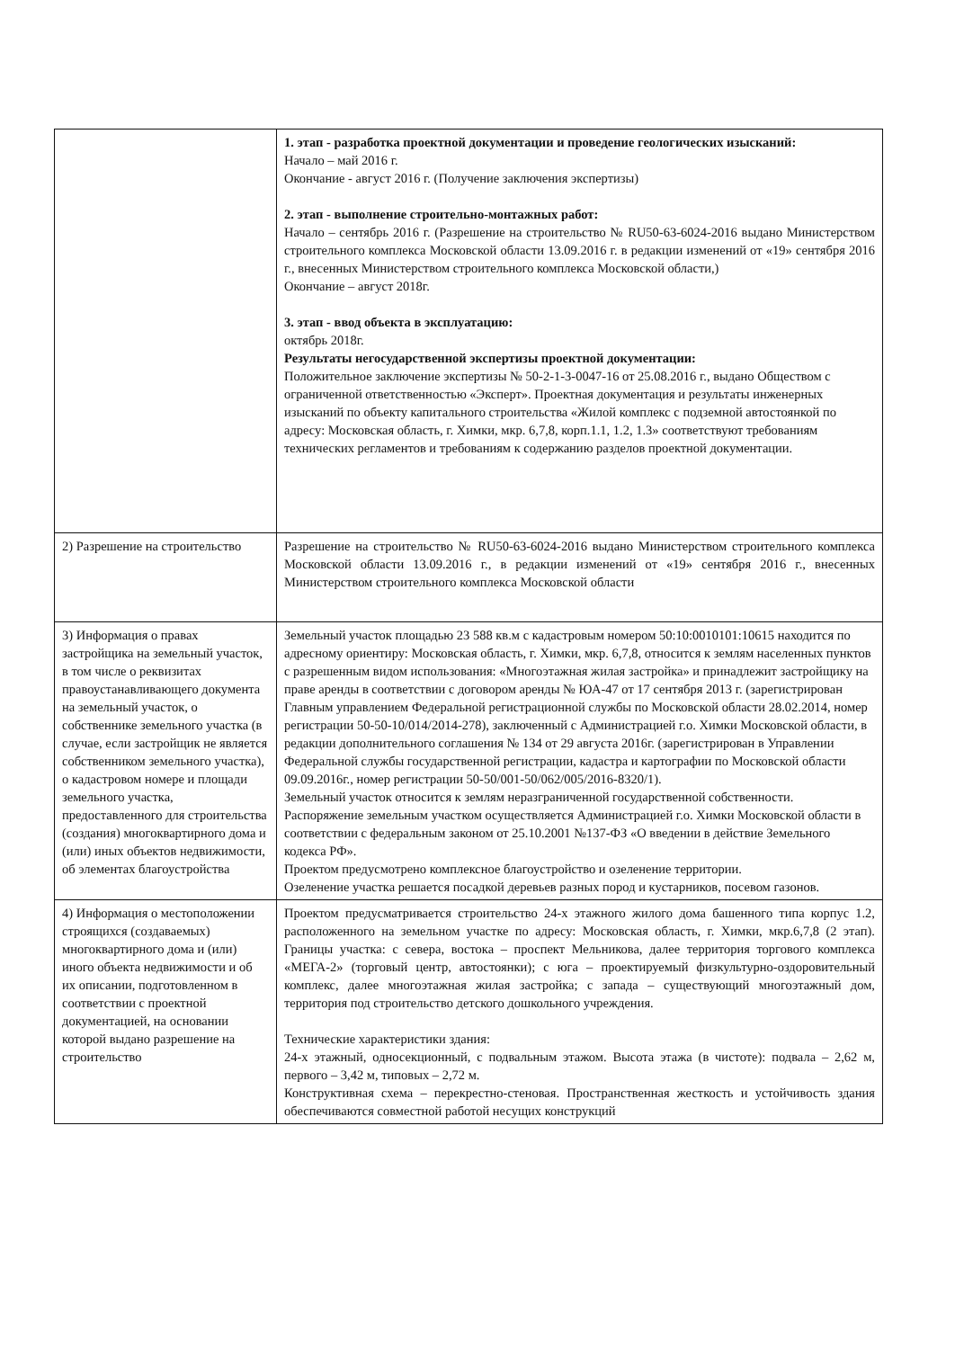| | 1. этап - разработка проектной документации и проведение геологических изысканий: Начало – май 2016 г. Окончание - август 2016 г. (Получение заключения экспертизы) 2. этап - выполнение строительно-монтажных работ: Начало – сентябрь 2016 г. (Разрешение на строительство № RU50-63-6024-2016 выдано Министерством строительного комплекса Московской области 13.09.2016 г. в редакции изменений от «19» сентября 2016 г., внесенных Министерством строительного комплекса Московской области,) Окончание – август 2018г. 3. этап - ввод объекта в эксплуатацию: октябрь 2018г. Результаты негосударственной экспертизы проектной документации: Положительное заключение экспертизы № 50-2-1-3-0047-16 от 25.08.2016 г., выдано Обществом с ограниченной ответственностью «Эксперт». Проектная документация и результаты инженерных изысканий по объекту капитального строительства «Жилой комплекс с подземной автостоянкой по адресу: Московская область, г. Химки, мкр. 6,7,8, корп.1.1, 1.2, 1.3» соответствуют требованиям технических регламентов и требованиям к содержанию разделов проектной документации. |
| 2) Разрешение на строительство | Разрешение на строительство № RU50-63-6024-2016 выдано Министерством строительного комплекса Московской области 13.09.2016 г., в редакции изменений от «19» сентября 2016 г., внесенных Министерством строительного комплекса Московской области |
| 3) Информация о правах застройщика на земельный участок, в том числе о реквизитах правоустанавливающего документа на земельный участок, о собственнике земельного участка (в случае, если застройщик не является собственником земельного участка), о кадастровом номере и площади земельного участка, предоставленного для строительства (создания) многоквартирного дома и (или) иных объектов недвижимости, об элементах благоустройства | Земельный участок площадью 23 588 кв.м с кадастровым номером 50:10:0010101:10615 находится по адресному ориентиру: Московская область, г. Химки, мкр. 6,7,8, относится к землям населенных пунктов с разрешенным видом использования: «Многоэтажная жилая застройка» и принадлежит застройщику на праве аренды в соответствии с договором аренды № ЮА-47 от 17 сентября 2013 г. (зарегистрирован Главным управлением Федеральной регистрационной службы по Московской области 28.02.2014, номер регистрации 50-50-10/014/2014-278), заключенный с Администрацией г.о. Химки Московской области, в редакции дополнительного соглашения № 134 от 29 августа 2016г. (зарегистрирован в Управлении Федеральной службы государственной регистрации, кадастра и картографии по Московской области 09.09.2016г., номер регистрации 50-50/001-50/062/005/2016-8320/1). Земельный участок относится к землям неразграниченной государственной собственности. Распоряжение земельным участком осуществляется Администрацией г.о. Химки Московской области в соответствии с федеральным законом от 25.10.2001 №137-ФЗ «О введении в действие Земельного кодекса РФ». Проектом предусмотрено комплексное благоустройство и озеленение территории. Озеленение участка решается посадкой деревьев разных пород и кустарников, посевом газонов. |
| 4) Информация о местоположении строящихся (создаваемых) многоквартирного дома и (или) иного объекта недвижимости и об их описании, подготовленном в соответствии с проектной документацией, на основании которой выдано разрешение на строительство | Проектом предусматривается строительство 24-х этажного жилого дома башенного типа корпус 1.2, расположенного на земельном участке по адресу: Московская область, г. Химки, мкр.6,7,8 (2 этап). Границы участка: с севера, востока – проспект Мельникова, далее территория торгового комплекса «МЕГА-2» (торговый центр, автостоянки); с юга – проектируемый физкультурно-оздоровительный комплекс, далее многоэтажная жилая застройка; с запада – существующий многоэтажный дом, территория под строительство детского дошкольного учреждения. Технические характеристики здания: 24-х этажный, односекционный, с подвальным этажом. Высота этажа (в чистоте): подвала – 2,62 м, первого – 3,42 м, типовых – 2,72 м. Конструктивная схема – перекрестно-стеновая. Пространственная жесткость и устойчивость здания обеспечиваются совместной работой несущих конструкций |